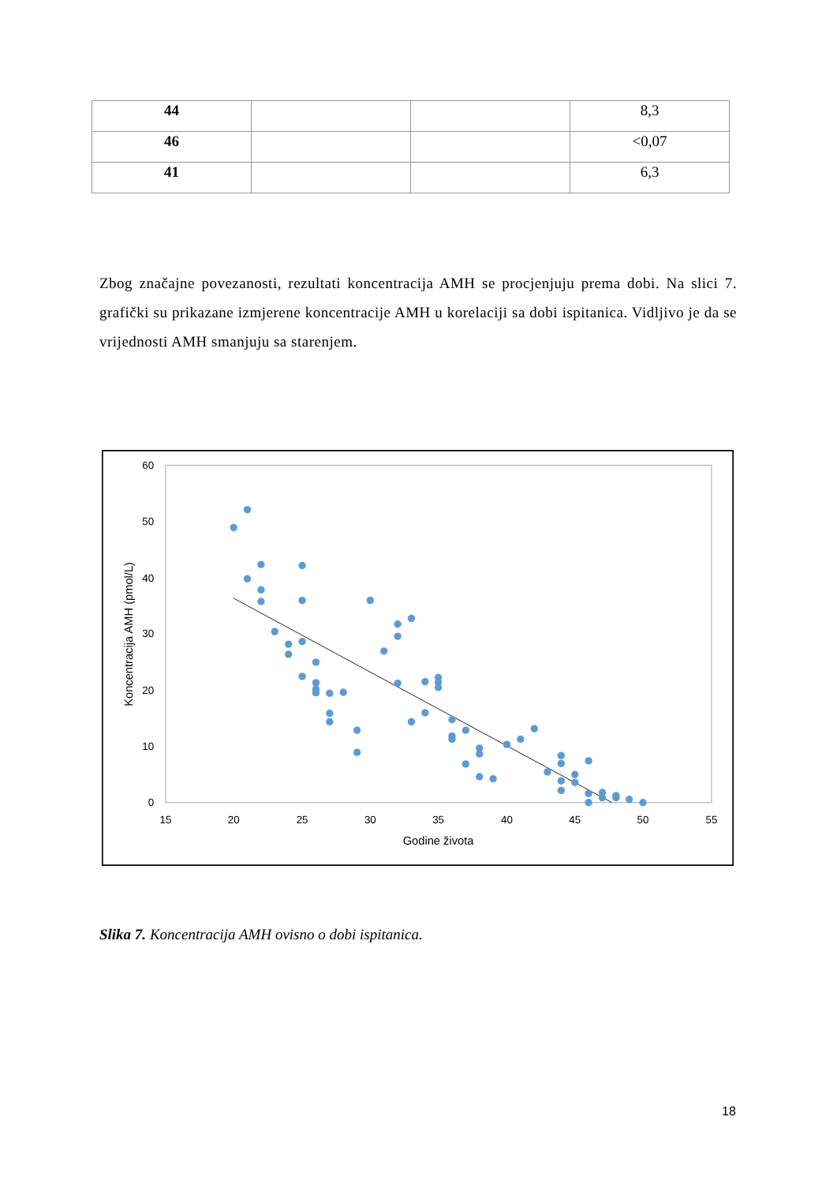| 44 | | | 8,3 |
| 46 | | | <0,07 |
| 41 | | | 6,3 |
Zbog značajne povezanosti, rezultati koncentracija AMH se procjenjuju prema dobi. Na slici 7. grafički su prikazane izmjerene koncentracije AMH u korelaciji sa dobi ispitanica. Vidljivo je da se vrijednosti AMH smanjuju sa starenjem.
60
50
40
30
20
10
0
15
20
25
30
35
40
45
50
55
Godine života
Koncentracija AMH (pmol/L)
Slika 7. Koncentracija AMH ovisno o dobi ispitanica.
18